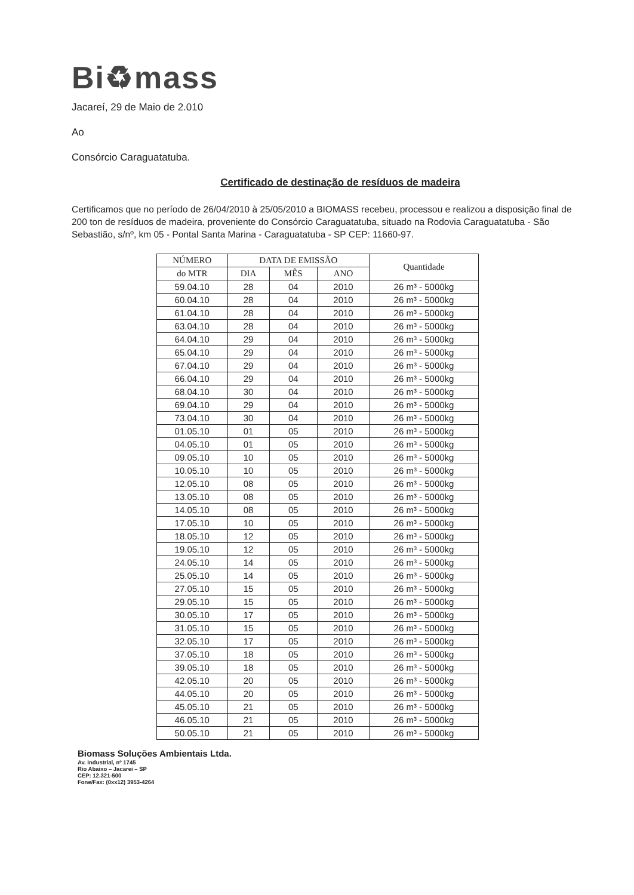Bi♻mass
Jacareí, 29 de Maio de 2.010
Ao
Consórcio Caraguatatuba.
Certificado de destinação de resíduos de madeira
Certificamos que no período de 26/04/2010 à 25/05/2010 a BIOMASS recebeu, processou e realizou a disposição final de 200 ton de resíduos de madeira, proveniente do Consórcio Caraguatatuba, situado na Rodovia Caraguatatuba - São Sebastião, s/nº, km 05 - Pontal Santa Marina - Caraguatatuba - SP CEP: 11660-97.
| NÚMERO | DATA DE EMISSÃO | | | Quantidade |
| --- | --- | --- | --- | --- |
| do MTR | DIA | MÊS | ANO | |
| 59.04.10 | 28 | 04 | 2010 | 26 m³ - 5000kg |
| 60.04.10 | 28 | 04 | 2010 | 26 m³ - 5000kg |
| 61.04.10 | 28 | 04 | 2010 | 26 m³ - 5000kg |
| 63.04.10 | 28 | 04 | 2010 | 26 m³ - 5000kg |
| 64.04.10 | 29 | 04 | 2010 | 26 m³ - 5000kg |
| 65.04.10 | 29 | 04 | 2010 | 26 m³ - 5000kg |
| 67.04.10 | 29 | 04 | 2010 | 26 m³ - 5000kg |
| 66.04.10 | 29 | 04 | 2010 | 26 m³ - 5000kg |
| 68.04.10 | 30 | 04 | 2010 | 26 m³ - 5000kg |
| 69.04.10 | 29 | 04 | 2010 | 26 m³ - 5000kg |
| 73.04.10 | 30 | 04 | 2010 | 26 m³ - 5000kg |
| 01.05.10 | 01 | 05 | 2010 | 26 m³ - 5000kg |
| 04.05.10 | 01 | 05 | 2010 | 26 m³ - 5000kg |
| 09.05.10 | 10 | 05 | 2010 | 26 m³ - 5000kg |
| 10.05.10 | 10 | 05 | 2010 | 26 m³ - 5000kg |
| 12.05.10 | 08 | 05 | 2010 | 26 m³ - 5000kg |
| 13.05.10 | 08 | 05 | 2010 | 26 m³ - 5000kg |
| 14.05.10 | 08 | 05 | 2010 | 26 m³ - 5000kg |
| 17.05.10 | 10 | 05 | 2010 | 26 m³ - 5000kg |
| 18.05.10 | 12 | 05 | 2010 | 26 m³ - 5000kg |
| 19.05.10 | 12 | 05 | 2010 | 26 m³ - 5000kg |
| 24.05.10 | 14 | 05 | 2010 | 26 m³ - 5000kg |
| 25.05.10 | 14 | 05 | 2010 | 26 m³ - 5000kg |
| 27.05.10 | 15 | 05 | 2010 | 26 m³ - 5000kg |
| 29.05.10 | 15 | 05 | 2010 | 26 m³ - 5000kg |
| 30.05.10 | 17 | 05 | 2010 | 26 m³ - 5000kg |
| 31.05.10 | 15 | 05 | 2010 | 26 m³ - 5000kg |
| 32.05.10 | 17 | 05 | 2010 | 26 m³ - 5000kg |
| 37.05.10 | 18 | 05 | 2010 | 26 m³ - 5000kg |
| 39.05.10 | 18 | 05 | 2010 | 26 m³ - 5000kg |
| 42.05.10 | 20 | 05 | 2010 | 26 m³ - 5000kg |
| 44.05.10 | 20 | 05 | 2010 | 26 m³ - 5000kg |
| 45.05.10 | 21 | 05 | 2010 | 26 m³ - 5000kg |
| 46.05.10 | 21 | 05 | 2010 | 26 m³ - 5000kg |
| 50.05.10 | 21 | 05 | 2010 | 26 m³ - 5000kg |
Biomass Soluções Ambientais Ltda.
Av. Industrial, nº 1745
Rio Abaixo – Jacarei – SP
CEP: 12.321-500
Fone/Fax: (0xx12) 3953-4264